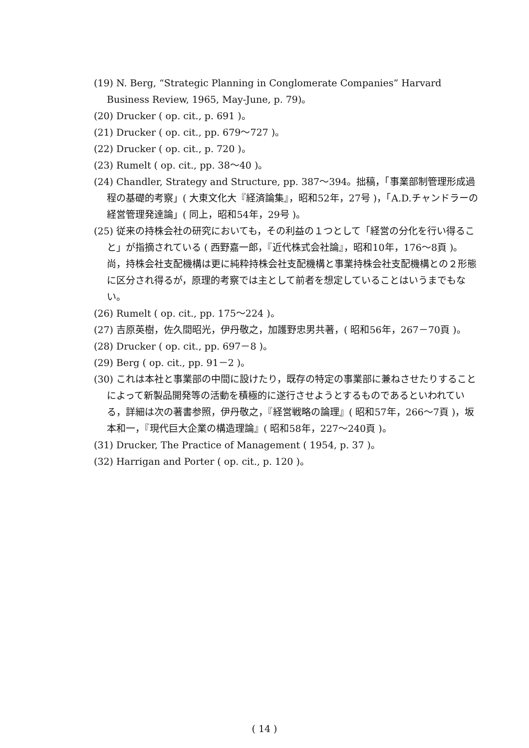(19) N. Berg, “Strategic Planning in Conglomerate Companies” Harvard Business Review, 1965, May-June, p. 79)。
(20) Drucker ( op. cit., p. 691 )。
(21) Drucker ( op. cit., pp. 679～727 )。
(22) Drucker ( op. cit., p. 720 )。
(23) Rumelt ( op. cit., pp. 38～40 )。
(24) Chandler, Strategy and Structure, pp. 387～394。拙稿，「事業部制管理形成過程の基礎的考察」( 大東文化大『経済論集』，昭和52年，27号 )，「A.D.チャンドラーの経営管理発達論」( 同上，昭和54年，29号 )。
(25) 従来の持株会社の研究においても，その利益の１つとして「経営の分化を行い得ること」が指摘されている ( 西野嘉一郎，『近代株式会社論』，昭和10年，176～8頁 )。尚，持株会社支配機構は更に純粋持株会社支配機構と事業持株会社支配機構との２形態に区分され得るが，原理的考察では主として前者を想定していることはいうまでもない。
(26) Rumelt ( op. cit., pp. 175～224 )。
(27) 吉原英樹，佐久間昭光，伊丹敬之，加護野忠男共著，( 昭和56年，267－70頁 )。
(28) Drucker ( op. cit., pp. 697－8 )。
(29) Berg ( op. cit., pp. 91－2 )。
(30) これは本社と事業部の中間に設けたり，既存の特定の事業部に兼ねさせたりすることによって新製品開発等の活動を積極的に遂行させようとするものであるといわれている，詳細は次の著書参照，伊丹敬之，『経営戦略の論理』( 昭和57年，266～7頁 )，坂本和一，『現代巨大企業の構造理論』( 昭和58年，227～240頁 )。
(31) Drucker, The Practice of Management ( 1954, p. 37 )。
(32) Harrigan and Porter ( op. cit., p. 120 )。
( 14 )